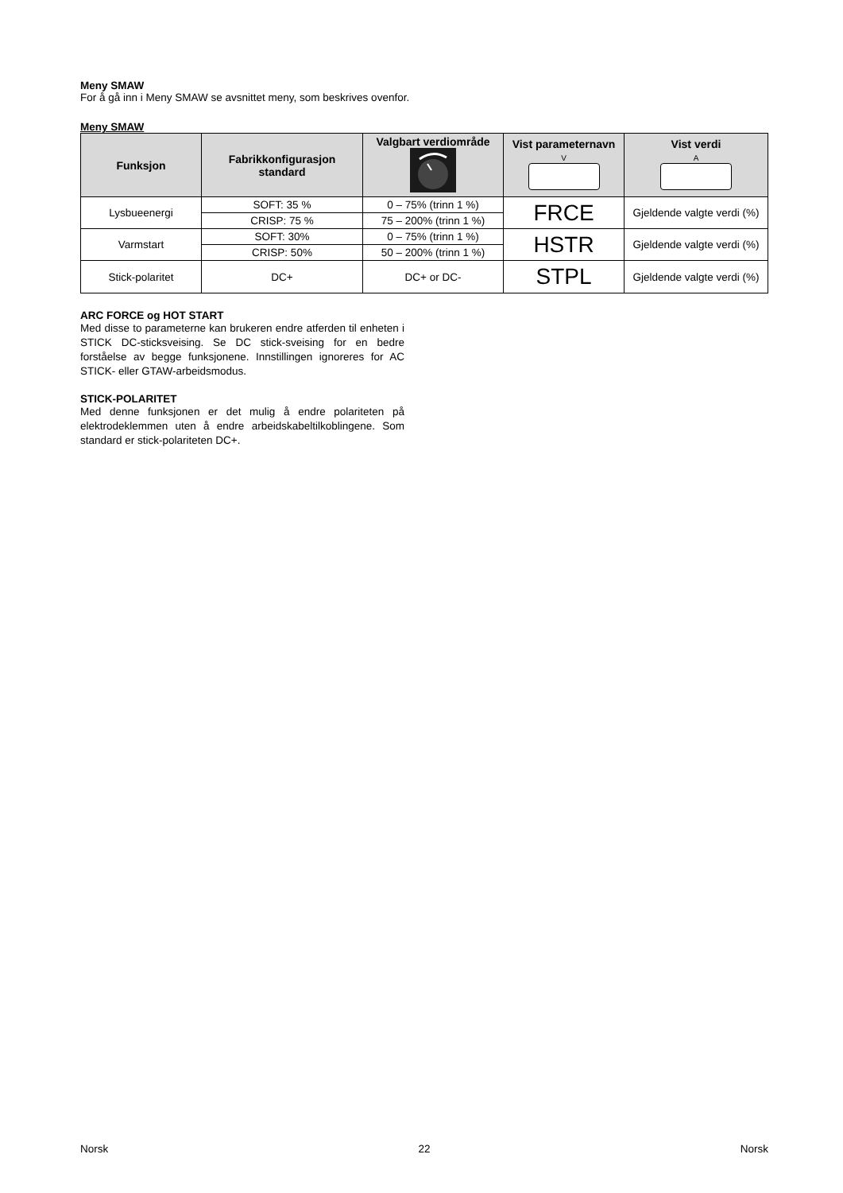Meny SMAW
For å gå inn i Meny SMAW se avsnittet meny, som beskrives ovenfor.
Meny SMAW
| Funksjon | Fabrikkonfigurasjon standard | Valgbart verdiområde | Vist parameternavn V | Vist verdi A |
| --- | --- | --- | --- | --- |
| Lysbueenergi | SOFT: 35 % | 0 – 75% (trinn 1 %) | FRCE | Gjeldende valgte verdi (%) |
| | CRISP: 75 % | 75 – 200% (trinn 1 %) | | |
| Varmstart | SOFT: 30% | 0 – 75% (trinn 1 %) | HSTR | Gjeldende valgte verdi (%) |
| | CRISP: 50% | 50 – 200% (trinn 1 %) | | |
| Stick-polaritet | DC+ | DC+ or DC- | STPL | Gjeldende valgte verdi (%) |
ARC FORCE og HOT START
Med disse to parameterne kan brukeren endre atferden til enheten i STICK DC-sticksveising. Se DC stick-sveising for en bedre forståelse av begge funksjonene. Innstillingen ignoreres for AC STICK- eller GTAW-arbeidsmodus.
STICK-POLARITET
Med denne funksjonen er det mulig å endre polariteten på elektrodeklemmen uten å endre arbeidskabeltilkoblingene. Som standard er stick-polariteten DC+.
Norsk 22 Norsk